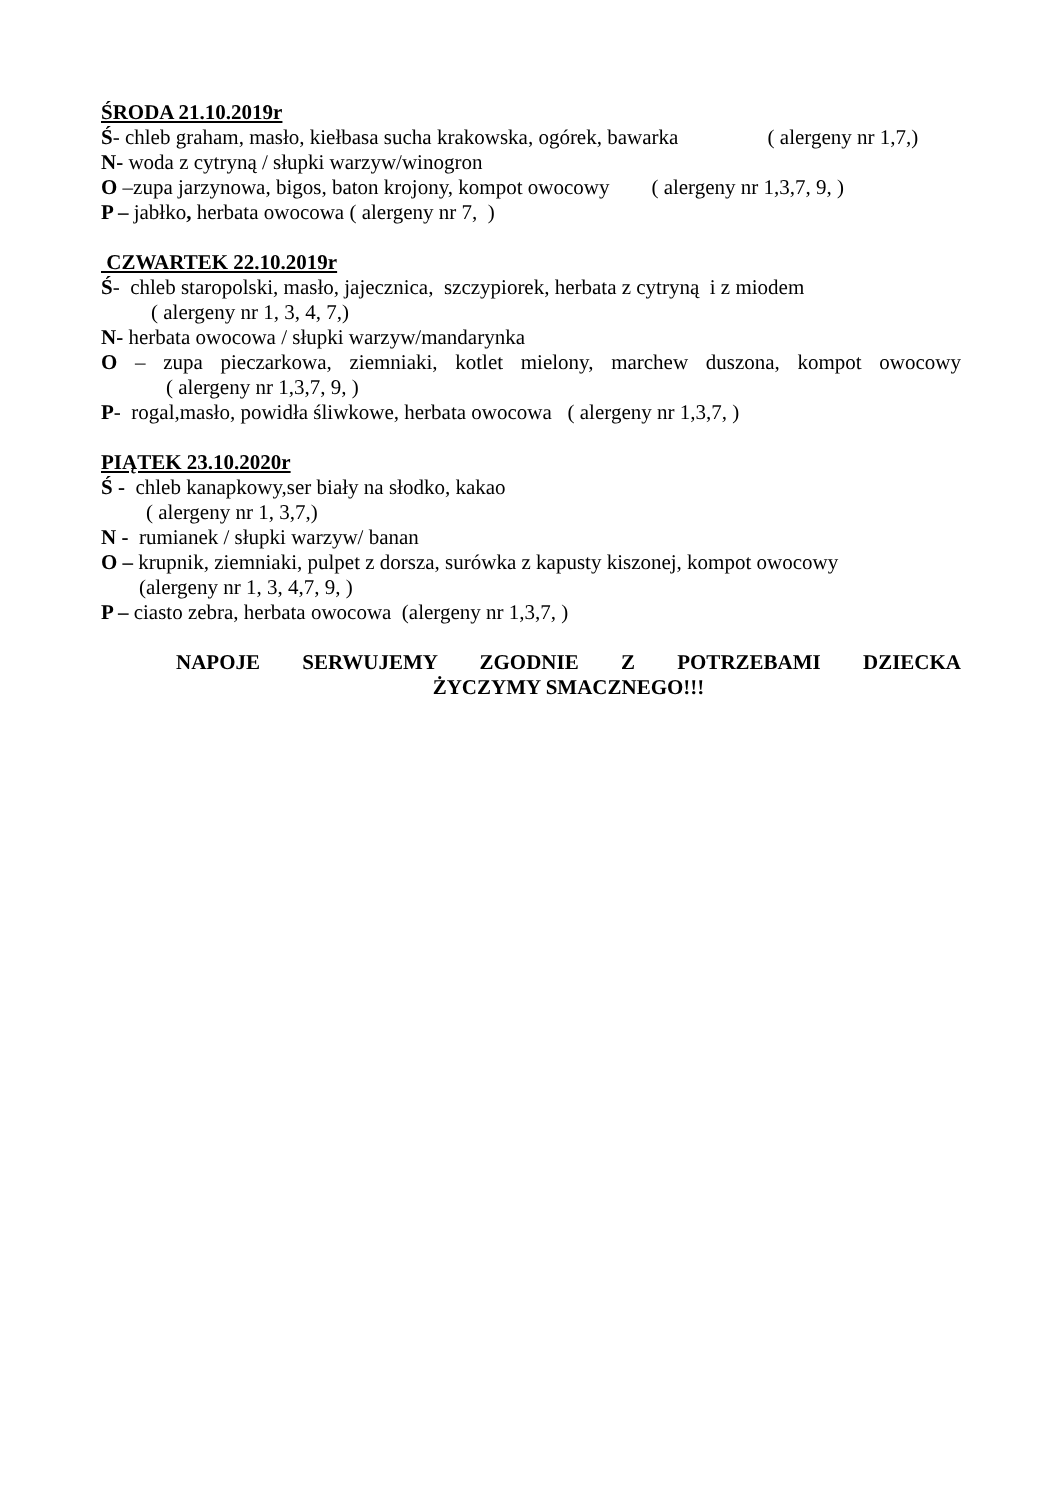ŚRODA 21.10.2019r
Ś- chleb graham, masło, kiełbasa sucha krakowska, ogórek, bawarka ( alergeny nr 1,7,)
N- woda z cytryną / słupki warzyw/winogron
O –zupa jarzynowa, bigos, baton krojony, kompot owocowy ( alergeny nr 1,3,7, 9, )
P – jabłko, herbata owocowa ( alergeny nr 7, )
CZWARTEK 22.10.2019r
Ś- chleb staropolski, masło, jajecznica, szczypiorek, herbata z cytryną i z miodem
( alergeny nr 1, 3, 4, 7,)
N- herbata owocowa / słupki warzyw/mandarynka
O – zupa pieczarkowa, ziemniaki, kotlet mielony, marchew duszona, kompot owocowy
( alergeny nr 1,3,7, 9, )
P- rogal,masło, powidła śliwkowe, herbata owocowa ( alergeny nr 1,3,7, )
PIĄTEK 23.10.2020r
Ś - chleb kanapkowy,ser biały na słodko, kakao
( alergeny nr 1, 3,7,)
N - rumianek / słupki warzyw/ banan
O – krupnik, ziemniaki, pulpet z dorsza, surówka z kapusty kiszonej, kompot owocowy
(alergeny nr 1, 3, 4,7, 9, )
P – ciasto zebra, herbata owocowa (alergeny nr 1,3,7, )
NAPOJE SERWUJEMY ZGODNIE Z POTRZEBAMI DZIECKA
ŻYCZYMY SMACZNEGO!!!